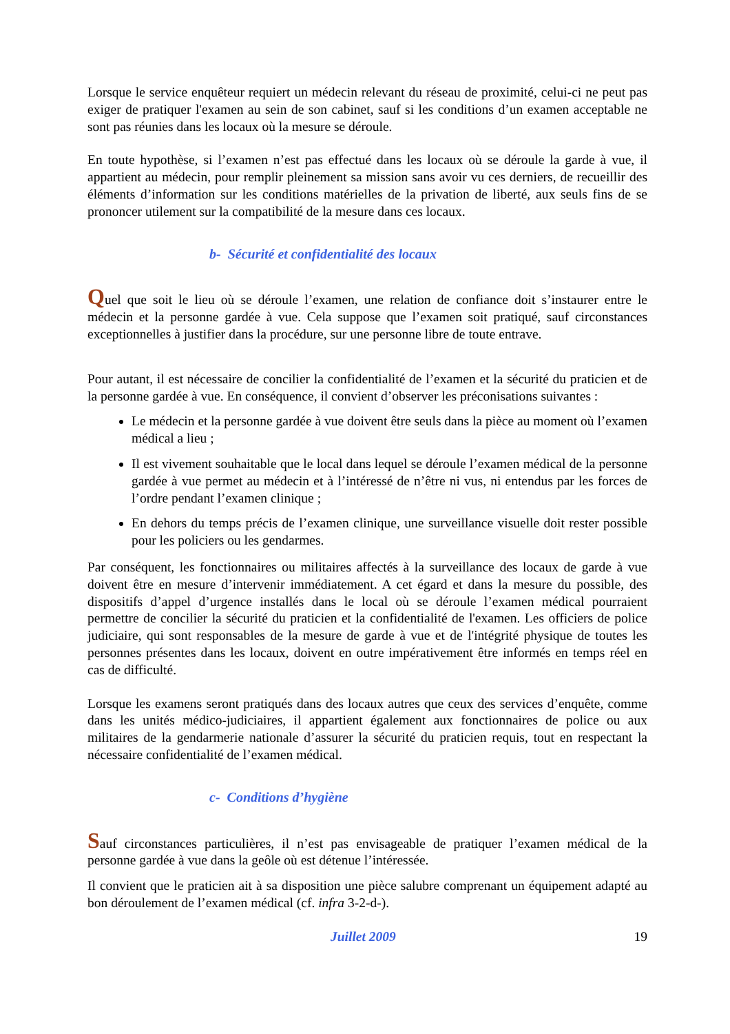Lorsque le service enquêteur requiert un médecin relevant du réseau de proximité, celui-ci ne peut pas exiger de pratiquer l'examen au sein de son cabinet, sauf si les conditions d’un examen acceptable ne sont pas réunies dans les locaux où la mesure se déroule.
En toute hypothèse, si l’examen n’est pas effectué dans les locaux où se déroule la garde à vue, il appartient au médecin, pour remplir pleinement sa mission sans avoir vu ces derniers, de recueillir des éléments d’information sur les conditions matérielles de la privation de liberté, aux seuls fins de se prononcer utilement sur la compatibilité de la mesure dans ces locaux.
b- Sécurité et confidentialité des locaux
Quel que soit le lieu où se déroule l’examen, une relation de confiance doit s’instaurer entre le médecin et la personne gardée à vue. Cela suppose que l’examen soit pratiqué, sauf circonstances exceptionnelles à justifier dans la procédure, sur une personne libre de toute entrave.
Pour autant, il est nécessaire de concilier la confidentialité de l’examen et la sécurité du praticien et de la personne gardée à vue. En conséquence, il convient d’observer les préconisations suivantes :
Le médecin et la personne gardée à vue doivent être seuls dans la pièce au moment où l’examen médical a lieu ;
Il est vivement souhaitable que le local dans lequel se déroule l’examen médical de la personne gardée à vue permet au médecin et à l’intéressé de n’être ni vus, ni entendus par les forces de l’ordre pendant l’examen clinique ;
En dehors du temps précis de l’examen clinique, une surveillance visuelle doit rester possible pour les policiers ou les gendarmes.
Par conséquent, les fonctionnaires ou militaires affectés à la surveillance des locaux de garde à vue doivent être en mesure d’intervenir immédiatement. A cet égard et dans la mesure du possible, des dispositifs d’appel d’urgence installés dans le local où se déroule l’examen médical pourraient permettre de concilier la sécurité du praticien et la confidentialité de l'examen. Les officiers de police judiciaire, qui sont responsables de la mesure de garde à vue et de l'intégrité physique de toutes les personnes présentes dans les locaux, doivent en outre impérativement être informés en temps réel en cas de difficulté.
Lorsque les examens seront pratiqués dans des locaux autres que ceux des services d’enquête, comme dans les unités médico-judiciaires, il appartient également aux fonctionnaires de police ou aux militaires de la gendarmerie nationale d’assurer la sécurité du praticien requis, tout en respectant la nécessaire confidentialité de l’examen médical.
c- Conditions d’hygiène
Sauf circonstances particulières, il n’est pas envisageable de pratiquer l’examen médical de la personne gardée à vue dans la geôle où est détenue l’intéressée.
Il convient que le praticien ait à sa disposition une pièce salubre comprenant un équipement adapté au bon déroulement de l’examen médical (cf. infra 3-2-d-).
Juillet 2009 19